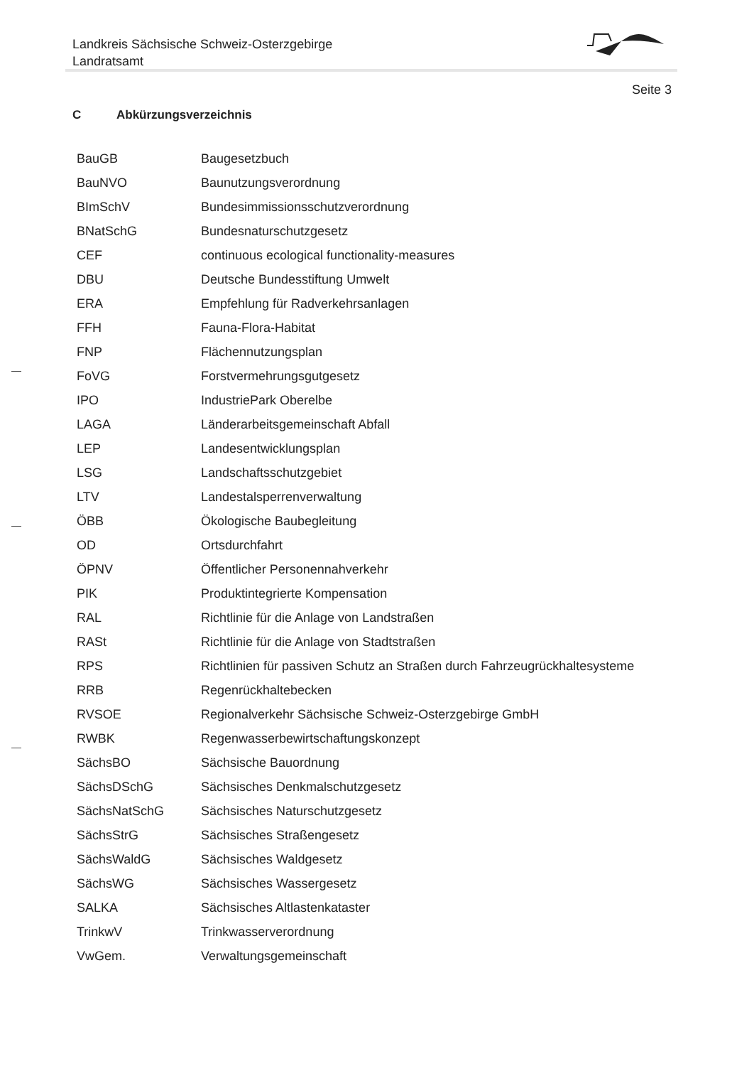Landkreis Sächsische Schweiz-Osterzgebirge
Landratsamt
Seite 3
C Abkürzungsverzeichnis
| BauGB | Baugesetzbuch |
| BauNVO | Baunutzungsverordnung |
| BImSchV | Bundesimmissionsschutzverordnung |
| BNatSchG | Bundesnaturschutzgesetz |
| CEF | continuous ecological functionality-measures |
| DBU | Deutsche Bundesstiftung Umwelt |
| ERA | Empfehlung für Radverkehrsanlagen |
| FFH | Fauna-Flora-Habitat |
| FNP | Flächennutzungsplan |
| FoVG | Forstvermehrungsgutgesetz |
| IPO | IndustriePark Oberelbe |
| LAGA | Länderarbeitsgemeinschaft Abfall |
| LEP | Landesentwicklungsplan |
| LSG | Landschaftsschutzgebiet |
| LTV | Landestalsperrenverwaltung |
| ÖBB | Ökologische Baubegleitung |
| OD | Ortsdurchfahrt |
| ÖPNV | Öffentlicher Personennahverkehr |
| PIK | Produktintegrierte Kompensation |
| RAL | Richtlinie für die Anlage von Landstraßen |
| RASt | Richtlinie für die Anlage von Stadtstraßen |
| RPS | Richtlinien für passiven Schutz an Straßen durch Fahrzeugrückhaltesysteme |
| RRB | Regenrückhaltebecken |
| RVSOE | Regionalverkehr Sächsische Schweiz-Osterzgebirge GmbH |
| RWBK | Regenwasserbewirtschaftungskonzept |
| SächsBO | Sächsische Bauordnung |
| SächsDSchG | Sächsisches Denkmalschutzgesetz |
| SächsNatSchG | Sächsisches Naturschutzgesetz |
| SächsStrG | Sächsisches Straßengesetz |
| SächsWaldG | Sächsisches Waldgesetz |
| SächsWG | Sächsisches Wassergesetz |
| SALKA | Sächsisches Altlastenkataster |
| TrinkwV | Trinkwasserverordnung |
| VwGem. | Verwaltungsgemeinschaft |